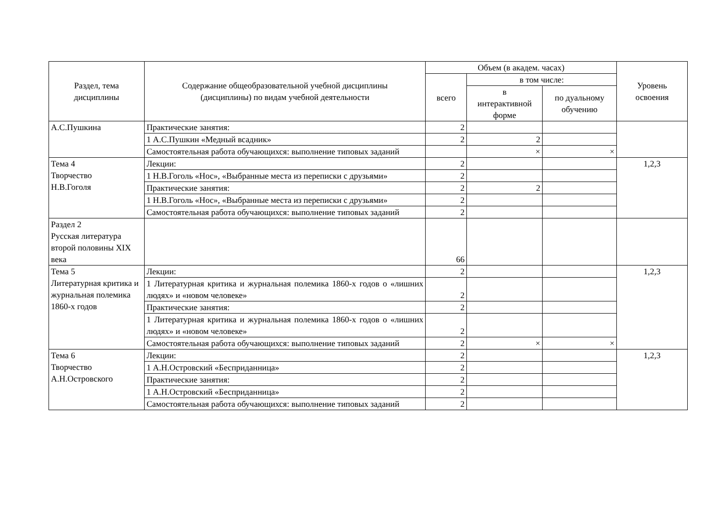| Раздел, тема дисциплины | Содержание общеобразовательной учебной дисциплины (дисциплины) по видам учебной деятельности | Объем (в академ. часах) | | | Уровень освоения |
| --- | --- | --- | --- | --- | --- |
| | | всего | в том числе: | | |
| | | | в интерактивной форме | по дуальному обучению | |
| А.С.Пушкина | Практические занятия: | 2 | | | |
| | 1 А.С.Пушкин «Медный всадник» | 2 | 2 | | |
| | Самостоятельная работа обучающихся: выполнение типовых заданий | | × | × | |
| Тема 4 Творчество Н.В.Гоголя | Лекции: | 2 | | | 1,2,3 |
| | 1 Н.В.Гоголь «Нос», «Выбранные места из переписки с друзьями» | 2 | | | |
| | Практические занятия: | 2 | 2 | | |
| | 1 Н.В.Гоголь «Нос», «Выбранные места из переписки с друзьями» | 2 | | | |
| | Самостоятельная работа обучающихся: выполнение типовых заданий | 2 | | | |
| Раздел 2 Русская литература второй половины XIX века | | 66 | | | |
| Тема 5 Литературная критика и журнальная полемика 1860-х годов | Лекции: | 2 | | | 1,2,3 |
| | 1 Литературная критика и журнальная полемика 1860-х годов о «лишних людях» и «новом человеке» | 2 | | | |
| | Практические занятия: | 2 | | | |
| | 1 Литературная критика и журнальная полемика 1860-х годов о «лишних людях» и «новом человеке» | 2 | | | |
| | Самостоятельная работа обучающихся: выполнение типовых заданий | 2 | × | × | |
| Тема 6 Творчество А.Н.Островского | Лекции: | 2 | | | 1,2,3 |
| | 1 А.Н.Островский «Бесприданница» | 2 | | | |
| | Практические занятия: | 2 | | | |
| | 1 А.Н.Островский «Бесприданница» | 2 | | | |
| | Самостоятельная работа обучающихся: выполнение типовых заданий | 2 | | | |